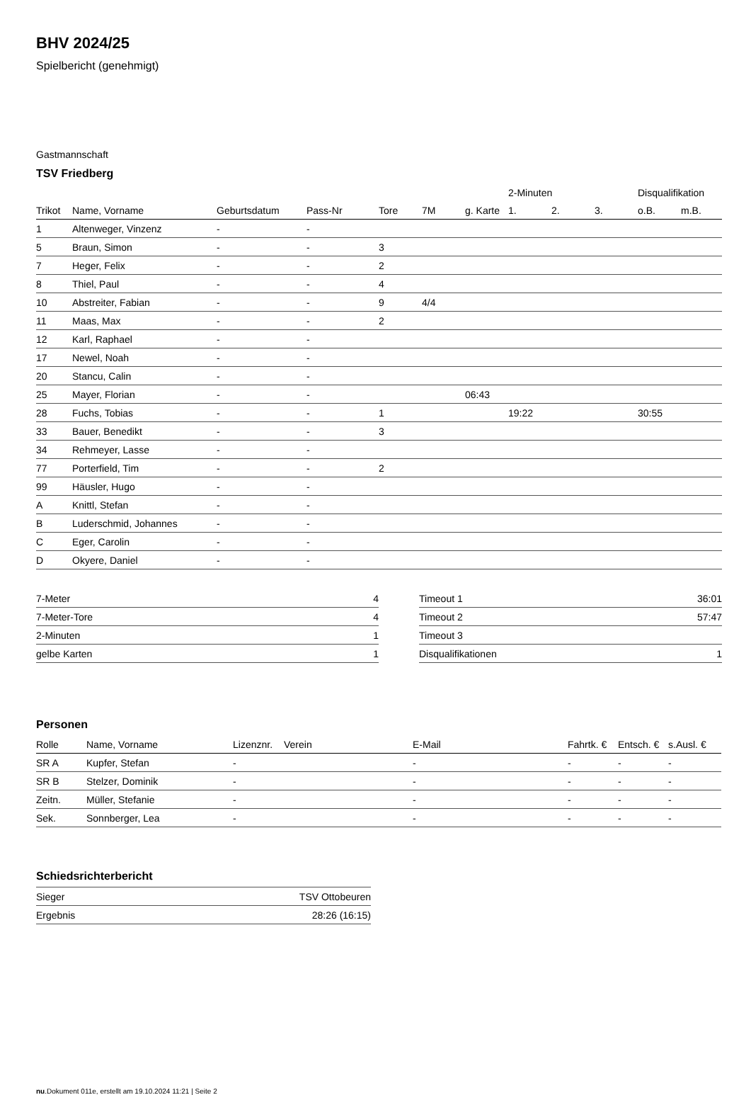BHV 2024/25
Spielbericht (genehmigt)
Gastmannschaft
TSV Friedberg
| | | | | | | | 2-Minuten | | | Disqualifikation | |
| --- | --- | --- | --- | --- | --- | --- | --- | --- | --- | --- | --- |
| Trikot | Name, Vorname | Geburtsdatum | Pass-Nr | Tore | 7M | g. Karte | 1. | 2. | 3. | o.B. | m.B. |
| 1 | Altenweger, Vinzenz | - | - | | | | | | | | |
| 5 | Braun, Simon | - | - | 3 | | | | | | | |
| 7 | Heger, Felix | - | - | 2 | | | | | | | |
| 8 | Thiel, Paul | - | - | 4 | | | | | | | |
| 10 | Abstreiter, Fabian | - | - | 9 | 4/4 | | | | | | |
| 11 | Maas, Max | - | - | 2 | | | | | | | |
| 12 | Karl, Raphael | - | - | | | | | | | | |
| 17 | Newel, Noah | - | - | | | | | | | | |
| 20 | Stancu, Calin | - | - | | | | | | | | |
| 25 | Mayer, Florian | - | - | | | 06:43 | | | | | |
| 28 | Fuchs, Tobias | - | - | 1 | | | 19:22 | | | 30:55 | |
| 33 | Bauer, Benedikt | - | - | 3 | | | | | | | |
| 34 | Rehmeyer, Lasse | - | - | | | | | | | | |
| 77 | Porterfield, Tim | - | - | 2 | | | | | | | |
| 99 | Häusler, Hugo | - | - | | | | | | | | |
| A | Knittl, Stefan | - | - | | | | | | | | |
| B | Luderschmid, Johannes | - | - | | | | | | | | |
| C | Eger, Carolin | - | - | | | | | | | | |
| D | Okyere, Daniel | - | - | | | | | | | | |
| 7-Meter | 4 |
| 7-Meter-Tore | 4 |
| 2-Minuten | 1 |
| gelbe Karten | 1 |
| Timeout 1 | 36:01 |
| Timeout 2 | 57:47 |
| Timeout 3 | |
| Disqualifikationen | 1 |
Personen
| Rolle | Name, Vorname | Lizenznr. | Verein | E-Mail | Fahrtk. € | Entsch. € | s.Ausl. € |
| --- | --- | --- | --- | --- | --- | --- | --- |
| SR A | Kupfer, Stefan | - | | - | - | - | - |
| SR B | Stelzer, Dominik | - | | - | - | - | - |
| Zeitn. | Müller, Stefanie | - | | - | - | - | - |
| Sek. | Sonnberger, Lea | - | | - | - | - | - |
Schiedsrichterbericht
| Sieger | TSV Ottobeuren |
| Ergebnis | 28:26 (16:15) |
nu.Dokument 011e, erstellt am 19.10.2024 11:21 | Seite 2